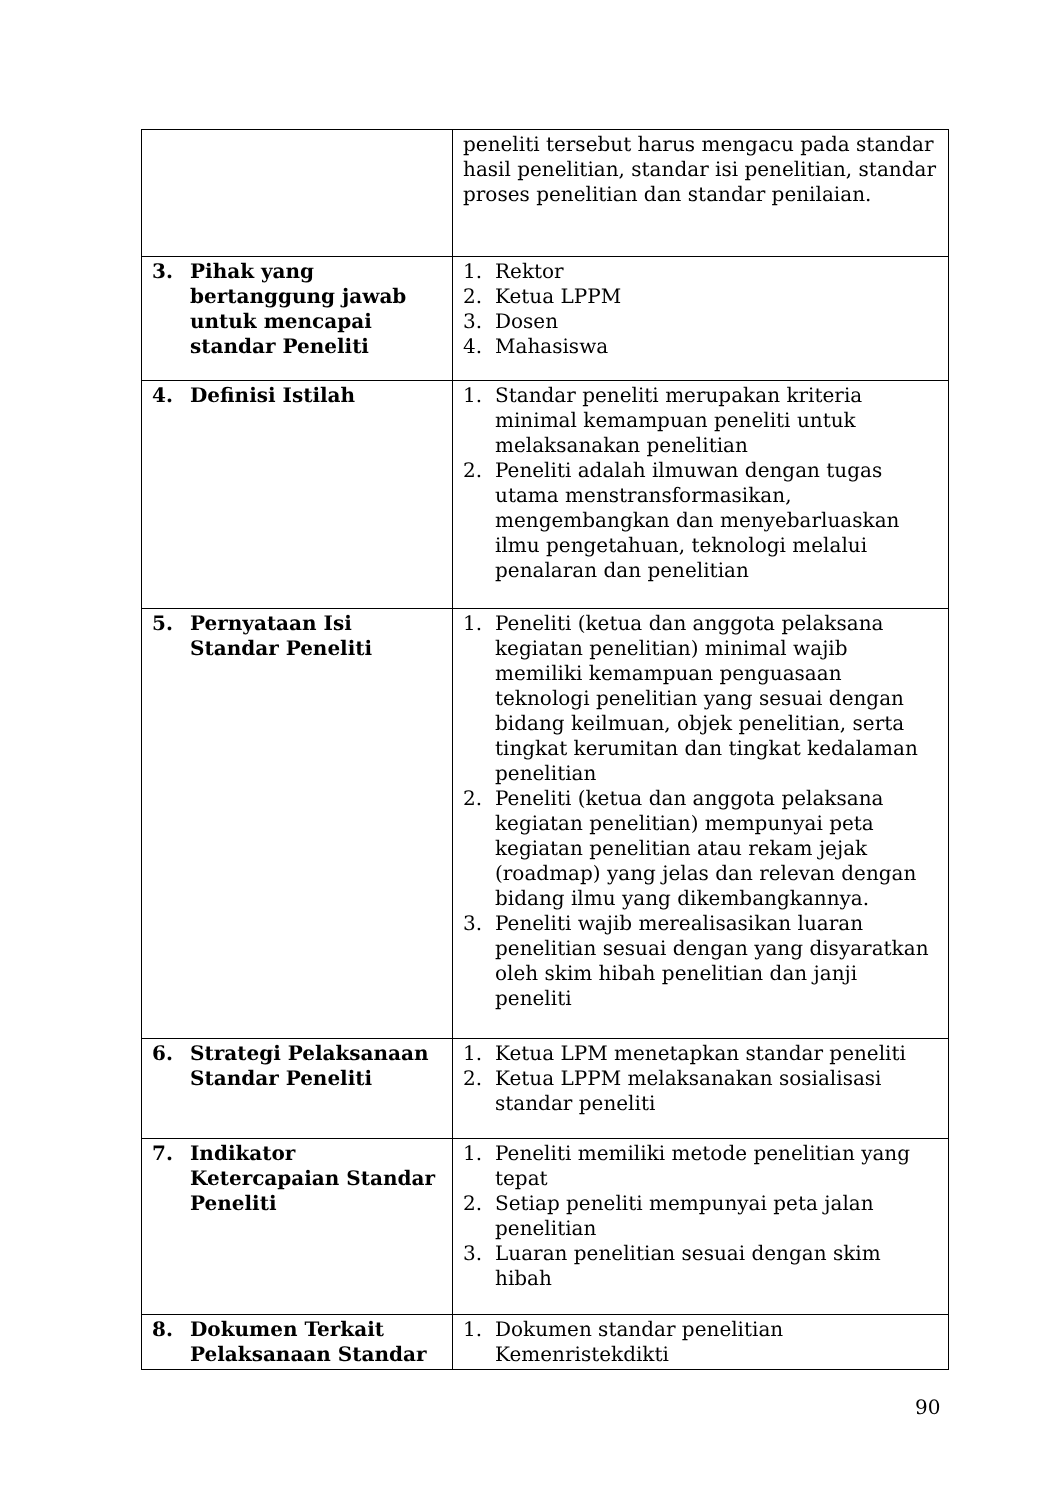| | peneliti tersebut harus mengacu pada standar hasil penelitian, standar isi penelitian, standar proses penelitian dan standar penilaian. |
| 3. Pihak yang bertanggung jawab untuk mencapai standar Peneliti | 1. Rektor 2. Ketua LPPM 3. Dosen 4. Mahasiswa |
| 4. Definisi Istilah | 1. Standar peneliti merupakan kriteria minimal kemampuan peneliti untuk melaksanakan penelitian 2. Peneliti adalah ilmuwan dengan tugas utama menstransformasikan, mengembangkan dan menyebarluaskan ilmu pengetahuan, teknologi melalui penalaran dan penelitian |
| 5. Pernyataan Isi Standar Peneliti | 1. Peneliti (ketua dan anggota pelaksana kegiatan penelitian) minimal wajib memiliki kemampuan penguasaan teknologi penelitian yang sesuai dengan bidang keilmuan, objek penelitian, serta tingkat kerumitan dan tingkat kedalaman penelitian 2. Peneliti (ketua dan anggota pelaksana kegiatan penelitian) mempunyai peta kegiatan penelitian atau rekam jejak (roadmap) yang jelas dan relevan dengan bidang ilmu yang dikembangkannya. 3. Peneliti wajib merealisasikan luaran penelitian sesuai dengan yang disyaratkan oleh skim hibah penelitian dan janji peneliti |
| 6. Strategi Pelaksanaan Standar Peneliti | 1. Ketua LPM menetapkan standar peneliti 2. Ketua LPPM melaksanakan sosialisasi standar peneliti |
| 7. Indikator Ketercapaian Standar Peneliti | 1. Peneliti memiliki metode penelitian yang tepat 2. Setiap peneliti mempunyai peta jalan penelitian 3. Luaran penelitian sesuai dengan skim hibah |
| 8. Dokumen Terkait Pelaksanaan Standar | 1. Dokumen standar penelitian Kemenristekdikti |
90